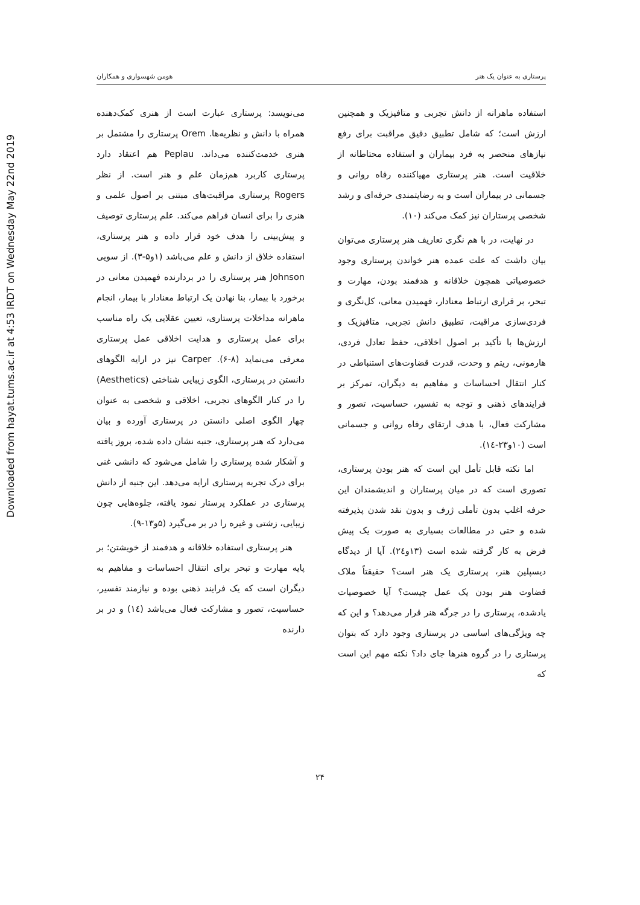Downloaded from hayat.tums.ac.ir at 4:53 IRDT on Wednesday May 22nd 2019
پرستاری به عنوان یک هنر هومن شهسواری و همکاران
می‌نویسد: پرستاری عبارت است از هنری کمک‌دهنده همراه با دانش و نظریه‌ها. Orem پرستاری را مشتمل بر هنری خدمت‌کننده می‌داند. Peplau هم اعتقاد دارد پرستاری کاربرد هم‌زمان علم و هنر است. از نظر Rogers پرستاری مراقبت‌های مبتنی بر اصول علمی و هنری را برای انسان فراهم می‌کند. علم پرستاری توصیف و پیش‌بینی را هدف خود قرار داده و هنر پرستاری، استفاده خلاق از دانش و علم می‌باشد (۱و۵-۳). از سویی Johnson هنر پرستاری را در بردارنده فهمیدن معانی در برخورد با بیمار، بنا نهادن یک ارتباط معنادار با بیمار، انجام ماهرانه مداخلات پرستاری، تعیین عقلایی یک راه مناسب برای عمل پرستاری و هدایت اخلاقی عمل پرستاری معرفی می‌نماید (۸-۶). Carper نیز در ارایه الگوهای دانستن در پرستاری، الگوی زیبایی شناختی (Aesthetics) را در کنار الگوهای تجربی، اخلاقی و شخصی به عنوان چهار الگوی اصلی دانستن در پرستاری آورده و بیان می‌دارد که هنر پرستاری، جنبه نشان داده شده، بروز یافته و آشکار شده پرستاری را شامل می‌شود که دانشی غنی برای درک تجربه پرستاری ارایه می‌دهد. این جنبه از دانش پرستاری در عملکرد پرستار نمود یافته، جلوه‌هایی چون زیبایی، زشتی و غیره را در بر می‌گیرد (۵و۱۳-۹).
هنر پرستاری استفاده خلاقانه و هدفمند از خویشتن؛ بر پایه مهارت و تبحر برای انتقال احساسات و مفاهیم به دیگران است که یک فرایند ذهنی بوده و نیازمند تفسیر، حساسیت، تصور و مشارکت فعال می‌باشد (۱٤) و در بر دارنده
استفاده ماهرانه از دانش تجربی و متافیزیک و همچنین ارزش است؛ که شامل تطبیق دقیق مراقبت برای رفع نیازهای منحصر به فرد بیماران و استفاده محتاطانه از خلاقیت است. هنر پرستاری مهیاکننده رفاه روانی و جسمانی در بیماران است و به رضایتمندی حرفه‌ای و رشد شخصی پرستاران نیز کمک می‌کند (۱۰).
در نهایت، در با هم نگری تعاریف هنر پرستاری می‌توان بیان داشت که علت عمده هنر خواندن پرستاری وجود خصوصیاتی همچون خلاقانه و هدفمند بودن، مهارت و تبحر، بر قراری ارتباط معنادار، فهمیدن معانی، کل‌نگری و فردی‌سازی مراقبت، تطبیق دانش تجربی، متافیزیک و ارزش‌ها با تأکید بر اصول اخلاقی، حفظ تعادل فردی، هارمونی، ریتم و وحدت، قدرت قضاوت‌های استنباطی در کنار انتقال احساسات و مفاهیم به دیگران، تمرکز بر فرایندهای ذهنی و توجه به تفسیر، حساسیت، تصور و مشارکت فعال، با هدف ارتقای رفاه روانی و جسمانی است (۱۰و۲۳-۱٤).
اما نکته قابل تأمل این است که هنر بودن پرستاری، تصوری است که در میان پرستاران و اندیشمندان این حرفه اغلب بدون تأملی ژرف و بدون نقد شدن پذیرفته شده و حتی در مطالعات بسیاری به صورت یک پیش فرض به کار گرفته شده است (۱۳و۲٤). آیا از دیدگاه دیسپلین هنر، پرستاری یک هنر است؟ حقیقتاً ملاک قضاوت هنر بودن یک عمل چیست؟ آیا خصوصیات یادشده، پرستاری را در جرگه هنر قرار می‌دهد؟ و این که چه ویژگی‌های اساسی در پرستاری وجود دارد که بتوان پرستاری را در گروه هنرها جای داد؟ نکته مهم این است که
۲۴